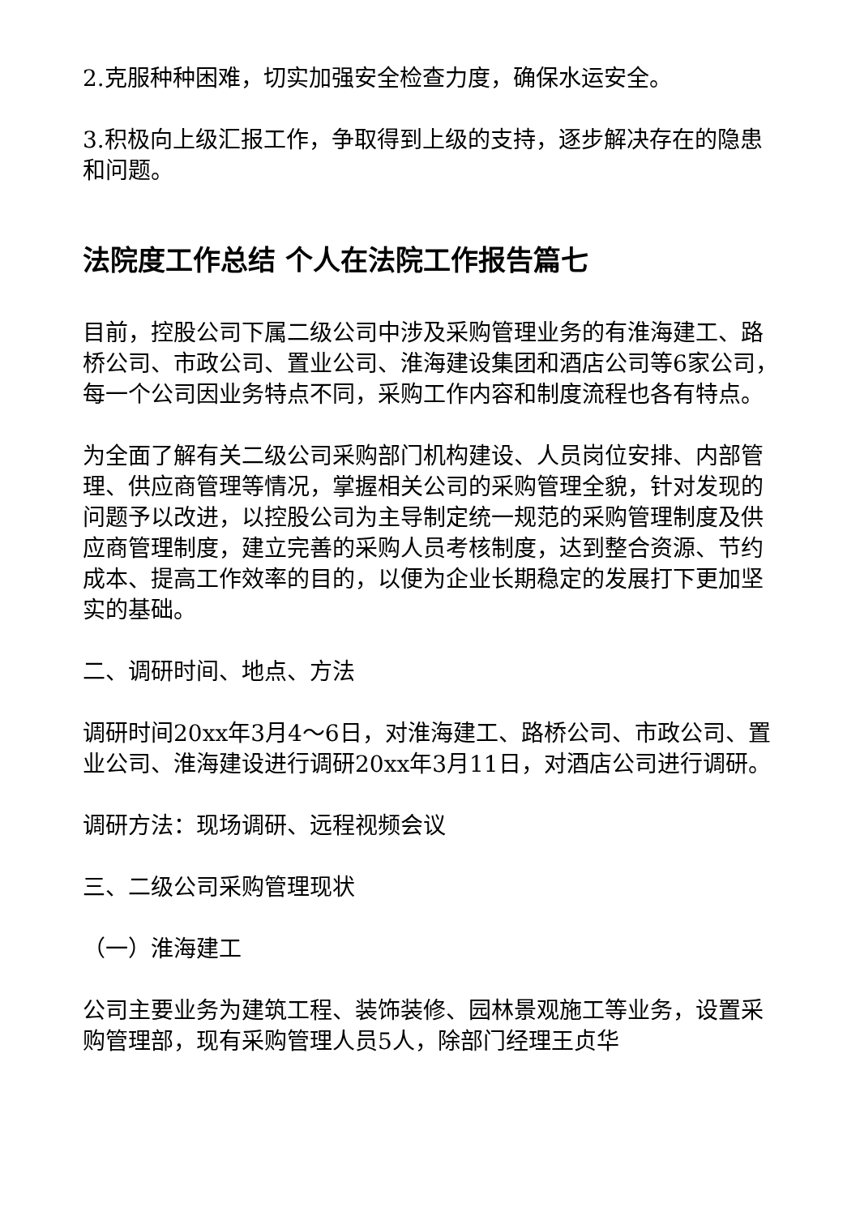2.克服种种困难，切实加强安全检查力度，确保水运安全。
3.积极向上级汇报工作，争取得到上级的支持，逐步解决存在的隐患和问题。
法院度工作总结 个人在法院工作报告篇七
目前，控股公司下属二级公司中涉及采购管理业务的有淮海建工、路桥公司、市政公司、置业公司、淮海建设集团和酒店公司等6家公司，每一个公司因业务特点不同，采购工作内容和制度流程也各有特点。
为全面了解有关二级公司采购部门机构建设、人员岗位安排、内部管理、供应商管理等情况，掌握相关公司的采购管理全貌，针对发现的问题予以改进，以控股公司为主导制定统一规范的采购管理制度及供应商管理制度，建立完善的采购人员考核制度，达到整合资源、节约成本、提高工作效率的目的，以便为企业长期稳定的发展打下更加坚实的基础。
二、调研时间、地点、方法
调研时间20xx年3月4～6日，对淮海建工、路桥公司、市政公司、置业公司、淮海建设进行调研20xx年3月11日，对酒店公司进行调研。
调研方法：现场调研、远程视频会议
三、二级公司采购管理现状
（一）淮海建工
公司主要业务为建筑工程、装饰装修、园林景观施工等业务，设置采购管理部，现有采购管理人员5人，除部门经理王贞华